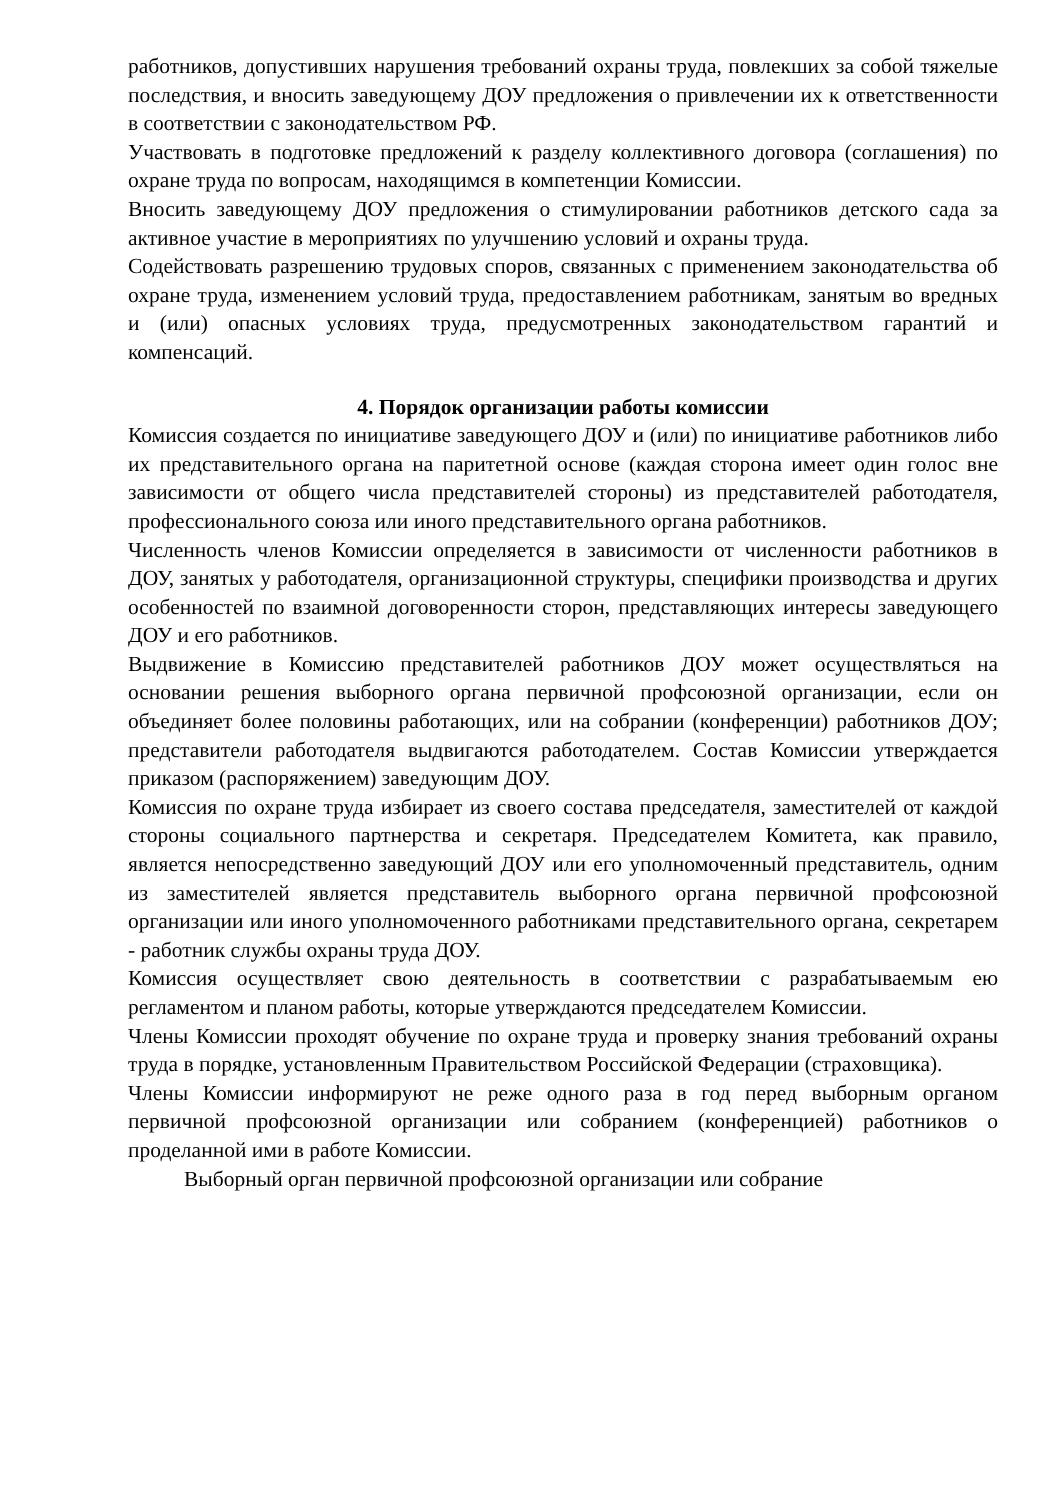работников, допустивших нарушения требований охраны труда, повлекших за собой тяжелые последствия, и вносить заведующему ДОУ предложения о привлечении их к ответственности в соответствии с законодательством РФ.
Участвовать в подготовке предложений к разделу коллективного договора (соглашения) по охране труда по вопросам, находящимся в компетенции Комиссии.
Вносить заведующему ДОУ предложения о стимулировании работников детского сада за активное участие в мероприятиях по улучшению условий и охраны труда.
Содействовать разрешению трудовых споров, связанных с применением законодательства об охране труда, изменением условий труда, предоставлением работникам, занятым во вредных и (или) опасных условиях труда, предусмотренных законодательством гарантий и компенсаций.
4. Порядок организации работы комиссии
Комиссия создается по инициативе заведующего ДОУ и (или) по инициативе работников либо их представительного органа на паритетной основе (каждая сторона имеет один голос вне зависимости от общего числа представителей стороны) из представителей работодателя, профессионального союза или иного представительного органа работников.
Численность членов Комиссии определяется в зависимости от численности работников в ДОУ, занятых у работодателя, организационной структуры, специфики производства и других особенностей по взаимной договоренности сторон, представляющих интересы заведующего ДОУ и его работников.
Выдвижение в Комиссию представителей работников ДОУ может осуществляться на основании решения выборного органа первичной профсоюзной организации, если он объединяет более половины работающих, или на собрании (конференции) работников ДОУ; представители работодателя выдвигаются работодателем. Состав Комиссии утверждается приказом (распоряжением) заведующим ДОУ.
Комиссия по охране труда избирает из своего состава председателя, заместителей от каждой стороны социального партнерства и секретаря. Председателем Комитета, как правило, является непосредственно заведующий ДОУ или его уполномоченный представитель, одним из заместителей является представитель выборного органа первичной профсоюзной организации или иного уполномоченного работниками представительного органа, секретарем - работник службы охраны труда ДОУ.
Комиссия осуществляет свою деятельность в соответствии с разрабатываемым ею регламентом и планом работы, которые утверждаются председателем Комиссии.
Члены Комиссии проходят обучение по охране труда и проверку знания требований охраны труда в порядке, установленным Правительством Российской Федерации (страховщика).
Члены Комиссии информируют не реже одного раза в год перед выборным органом первичной профсоюзной организации или собранием (конференцией) работников о проделанной ими в работе Комиссии.
Выборный орган первичной профсоюзной организации или собрание